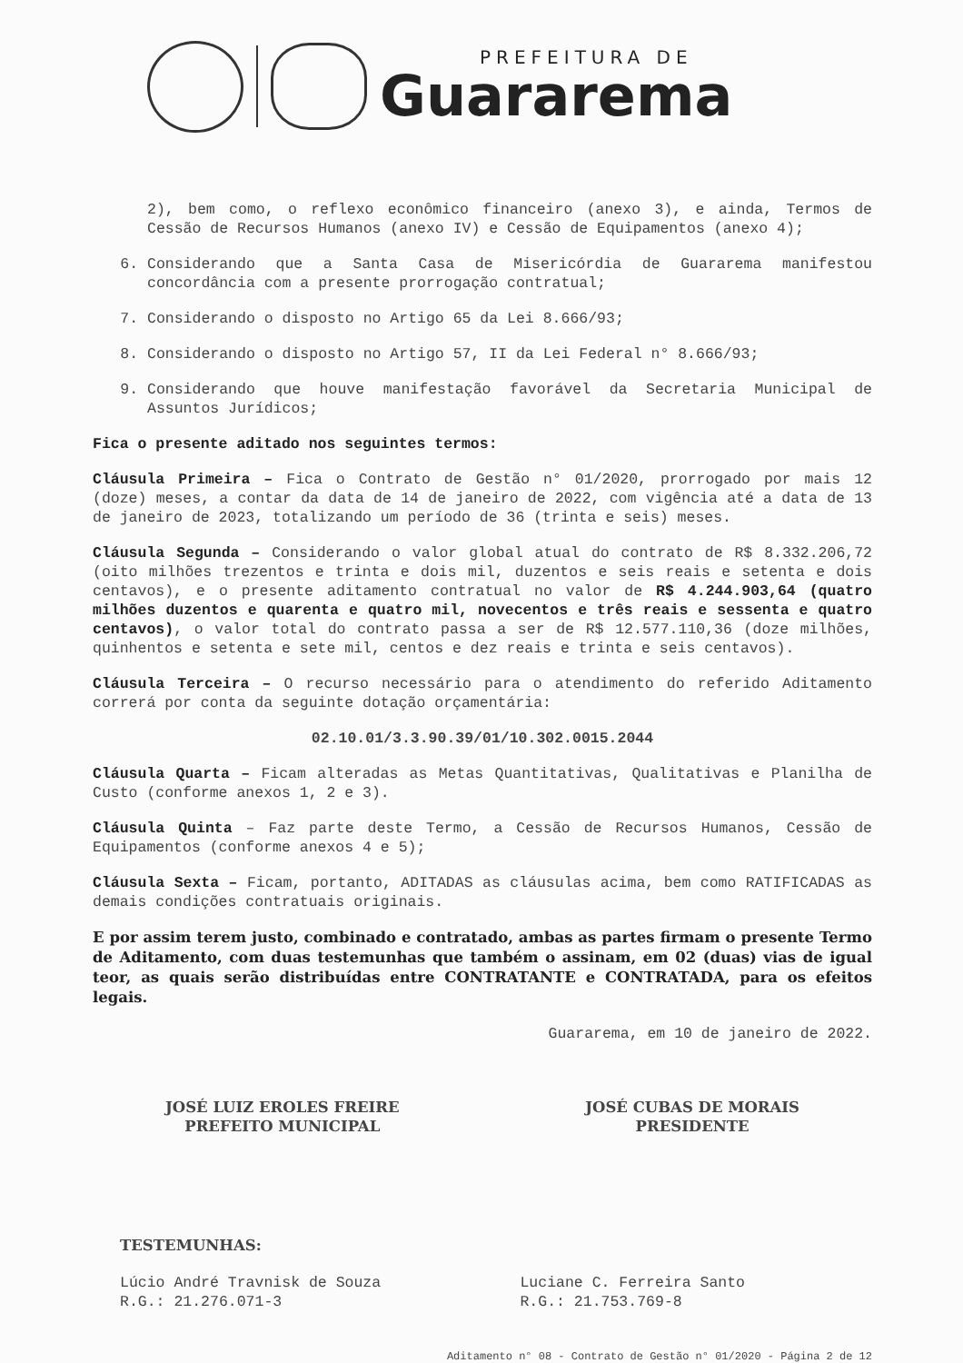PREFEITURA DE
Guararema
2), bem como, o reflexo econômico financeiro (anexo 3), e ainda, Termos de Cessão de Recursos Humanos (anexo IV) e Cessão de Equipamentos (anexo 4);
6. Considerando que a Santa Casa de Misericórdia de Guararema manifestou concordância com a presente prorrogação contratual;
7. Considerando o disposto no Artigo 65 da Lei 8.666/93;
8. Considerando o disposto no Artigo 57, II da Lei Federal n° 8.666/93;
9. Considerando que houve manifestação favorável da Secretaria Municipal de Assuntos Jurídicos;
Fica o presente aditado nos seguintes termos:
Cláusula Primeira – Fica o Contrato de Gestão n° 01/2020, prorrogado por mais 12 (doze) meses, a contar da data de 14 de janeiro de 2022, com vigência até a data de 13 de janeiro de 2023, totalizando um período de 36 (trinta e seis) meses.
Cláusula Segunda – Considerando o valor global atual do contrato de R$ 8.332.206,72 (oito milhões trezentos e trinta e dois mil, duzentos e seis reais e setenta e dois centavos), e o presente aditamento contratual no valor de R$ 4.244.903,64 (quatro milhões duzentos e quarenta e quatro mil, novecentos e três reais e sessenta e quatro centavos), o valor total do contrato passa a ser de R$ 12.577.110,36 (doze milhões, quinhentos e setenta e sete mil, centos e dez reais e trinta e seis centavos).
Cláusula Terceira – O recurso necessário para o atendimento do referido Aditamento correrá por conta da seguinte dotação orçamentária:
02.10.01/3.3.90.39/01/10.302.0015.2044
Cláusula Quarta – Ficam alteradas as Metas Quantitativas, Qualitativas e Planilha de Custo (conforme anexos 1, 2 e 3).
Cláusula Quinta – Faz parte deste Termo, a Cessão de Recursos Humanos, Cessão de Equipamentos (conforme anexos 4 e 5);
Cláusula Sexta – Ficam, portanto, ADITADAS as cláusulas acima, bem como RATIFICADAS as demais condições contratuais originais.
E por assim terem justo, combinado e contratado, ambas as partes firmam o presente Termo de Aditamento, com duas testemunhas que também o assinam, em 02 (duas) vias de igual teor, as quais serão distribuídas entre CONTRATANTE e CONTRATADA, para os efeitos legais.
Guararema, em 10 de janeiro de 2022.
JOSÉ LUIZ EROLES FREIRE
PREFEITO MUNICIPAL
JOSÉ CUBAS DE MORAIS
PRESIDENTE
TESTEMUNHAS:
Lúcio André Travnisk de Souza
R.G.: 21.276.071-3
Luciane C. Ferreira Santo
R.G.: 21.753.769-8
Aditamento n° 08 - Contrato de Gestão n° 01/2020 - Página 2 de 12